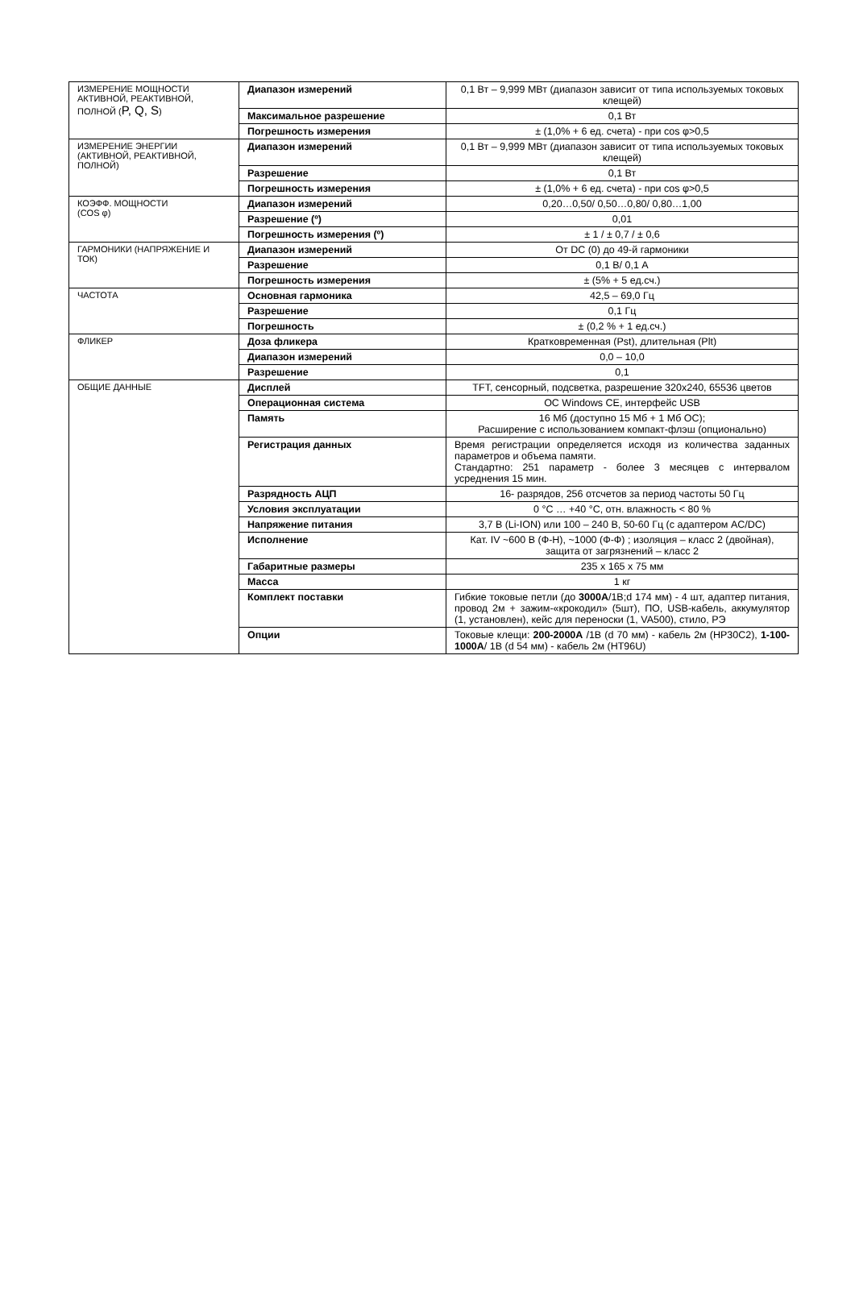| ИЗМЕРЕНИЕ МОЩНОСТИ АКТИВНОЙ, РЕАКТИВНОЙ, ПОЛНОЙ ( P, Q, S ) | Диапазон измерений | 0,1 Вт – 9,999 МВт (диапазон зависит от типа используемых токовых клещей) |
| | Максимальное разрешение | 0,1 Вт |
| | Погрешность измерения | ± (1,0% + 6 ед. счета) - при cos φ>0,5 |
| ИЗМЕРЕНИЕ ЭНЕРГИИ (АКТИВНОЙ, РЕАКТИВНОЙ, ПОЛНОЙ) | Диапазон измерений | 0,1 Вт – 9,999 МВт (диапазон зависит от типа используемых токовых клещей) |
| | Разрешение | 0,1 Вт |
| | Погрешность измерения | ± (1,0% + 6 ед. счета) - при cos φ>0,5 |
| КОЭФФ. МОЩНОСТИ (COS φ) | Диапазон измерений | 0,20…0,50/ 0,50…0,80/ 0,80…1,00 |
| | Разрешение (º) | 0,01 |
| | Погрешность измерения (º) | ± 1 / ± 0,7 / ± 0,6 |
| ГАРМОНИКИ (НАПРЯЖЕНИЕ И ТОК) | Диапазон измерений | От DC (0) до 49-й гармоники |
| | Разрешение | 0,1 В/ 0,1 А |
| | Погрешность измерения | ± (5% + 5 ед.сч.) |
| ЧАСТОТА | Основная гармоника | 42,5 – 69,0 Гц |
| | Разрешение | 0,1 Гц |
| | Погрешность | ± (0,2 % + 1 ед.сч.) |
| ФЛИКЕР | Доза фликера | Кратковременная (Pst), длительная (Plt) |
| | Диапазон измерений | 0,0 – 10,0 |
| | Разрешение | 0,1 |
| ОБЩИЕ ДАННЫЕ | Дисплей | TFT, сенсорный, подсветка, разрешение 320x240, 65536 цветов |
| | Операционная система | ОС Windows CE, интерфейс USB |
| | Память | 16 Мб (доступно 15 Мб + 1 Мб ОС); Расширение с использованием компакт-флэш (опционально) |
| | Регистрация данных | Время регистрации определяется исходя из количества заданных параметров и объема памяти. Стандартно: 251 параметр - более 3 месяцев с интервалом усреднения 15 мин. |
| | Разрядность АЦП | 16- разрядов, 256 отсчетов за период частоты 50 Гц |
| | Условия эксплуатации | 0 °C … +40 °C, отн. влажность < 80 % |
| | Напряжение питания | 3,7 В (Li-ION) или 100 – 240 В, 50-60 Гц (с адаптером AC/DC) |
| | Исполнение | Кат. IV ~600 В (Ф-Н), ~1000 (Ф-Ф) ; изоляция – класс 2 (двойная), защита от загрязнений – класс 2 |
| | Габаритные размеры | 235 x 165 x 75 мм |
| | Масса | 1 кг |
| | Комплект поставки | Гибкие токовые петли (до 3000А /1В;d 174 мм) - 4 шт, адаптер питания, провод 2м + зажим-«крокодил» (5шт), ПО, USB-кабель, аккумулятор (1, установлен), кейс для переноски (1, VA500), стило, РЭ |
| | Опции | Токовые клещи: 200-2000А /1В (d 70 мм) - кабель 2м (HP30C2), 1-100-1000А / 1В (d 54 мм) - кабель 2м (HT96U) |